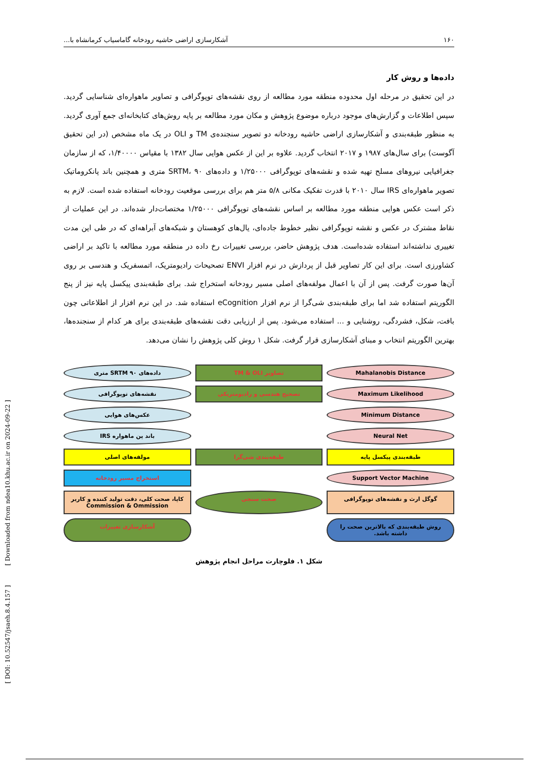[ DOI: 10.52547/jsaeh.8.4.157 ] [ Downloaded from ndea10.khu.ac.ir on 2024-09-22 ]
۱۶۰ آشکارسازی اراضی حاشیه رودخانه گاماسیاب کرمانشاه با...
داده‌ها و روش کار
در این تحقیق در مرحله اول محدوده منطقه مورد مطالعه از روی نقشه‌های توپوگرافی و تصاویر ماهواره‌ای شناسایی گردید. سپس اطلاعات و گزارش‌های موجود درباره موضوع پژوهش و مکان مورد مطالعه بر پایه روش‌های کتابخانه‌ای جمع آوری گردید. به منظور طبقه‌بندی و آشکارسازی اراضی حاشیه رودخانه دو تصویر سنجنده‌ی TM و OLI در یک ماه مشخص (در این تحقیق آگوست) برای سال‌های ۱۹۸۷ و ۲۰۱۷ انتخاب گردید. علاوه بر این از عکس هوایی سال ۱۳۸۲ با مقیاس ۱/۴۰۰۰۰، که از سازمان جغرافیایی نیروهای مسلح تهیه شده و نقشه‌های توپوگرافی ۱/۲۵۰۰۰ و داده‌های SRTM، ۹۰ متری و همچنین باند پانکروماتیک تصویر ماهواره‌ای IRS سال ۲۰۱۰ با قدرت تفکیک مکانی ۵/۸ متر هم برای بررسی موقعیت رودخانه استفاده شده است. لازم به ذکر است عکس هوایی منطقه مورد مطالعه بر اساس نقشه‌های توپوگرافی ۱/۲۵۰۰۰ مختصات‌دار شده‌اند. در این عملیات از نقاط مشترک در عکس و نقشه توپوگرافی نظیر خطوط جاده‌ای، یال‌های کوهستان و شبکه‌های آبراهه‌ای که در طی این مدت تغییری نداشته‌اند استفاده شده‌است. هدف پژوهش حاضر، بررسی تغییرات رخ داده در منطقه مورد مطالعه با تاکید بر اراضی کشاورزی است. برای این کار تصاویر قبل از پردازش در نرم افزار ENVI تصحیحات رادیومتریک، اتمسفریک و هندسی بر روی آن‌ها صورت گرفت. پس از آن با اعمال مولفه‌های اصلی مسیر رودخانه استخراج شد. برای طبقه‌بندی پیکسل پایه نیز از پنج الگوریتم استفاده شد اما برای طبقه‌بندی شی‌گرا از نرم افزار eCognition استفاده شد. در این نرم افزار از اطلاعاتی چون بافت، شکل، فشردگی، روشنایی و ... استفاده می‌شود. پس از ارزیابی دقت نقشه‌های طبقه‌بندی برای هر کدام از سنجنده‌ها، بهترین الگوریتم انتخاب و مبنای آشکارسازی قرار گرفت. شکل ۱ روش کلی پژوهش را نشان می‌دهد.
Mahalanobis Distance
تصاویر TM & OLI
داده‌های SRTM ۹۰ متری
Maximum Likelihood
تصحیح هندسی و رادیومتریکی
نقشه‌های توپوگرافی
Minimum Distance
عکس‌های هوایی
Neural Net
باند پن ماهواره IRS
طبقه‌بندی پیکسل پایه
طبقه‌بندی شی‌گرا
مولفه‌های اصلی
Support Vector Machine
استخراج مسیر رودخانه
گوگل ارث و نقشه‌های توپوگرافی
صحت سنجی
کاپا، صحت کلی، دقت تولید کننده و کاربر Commission & Ommission
روش طبقه‌بندی که بالاترین صحت را داشته باشد.
آشکارسازی تغییرات
شکل ۱. فلوچارت مراحل انجام پژوهش